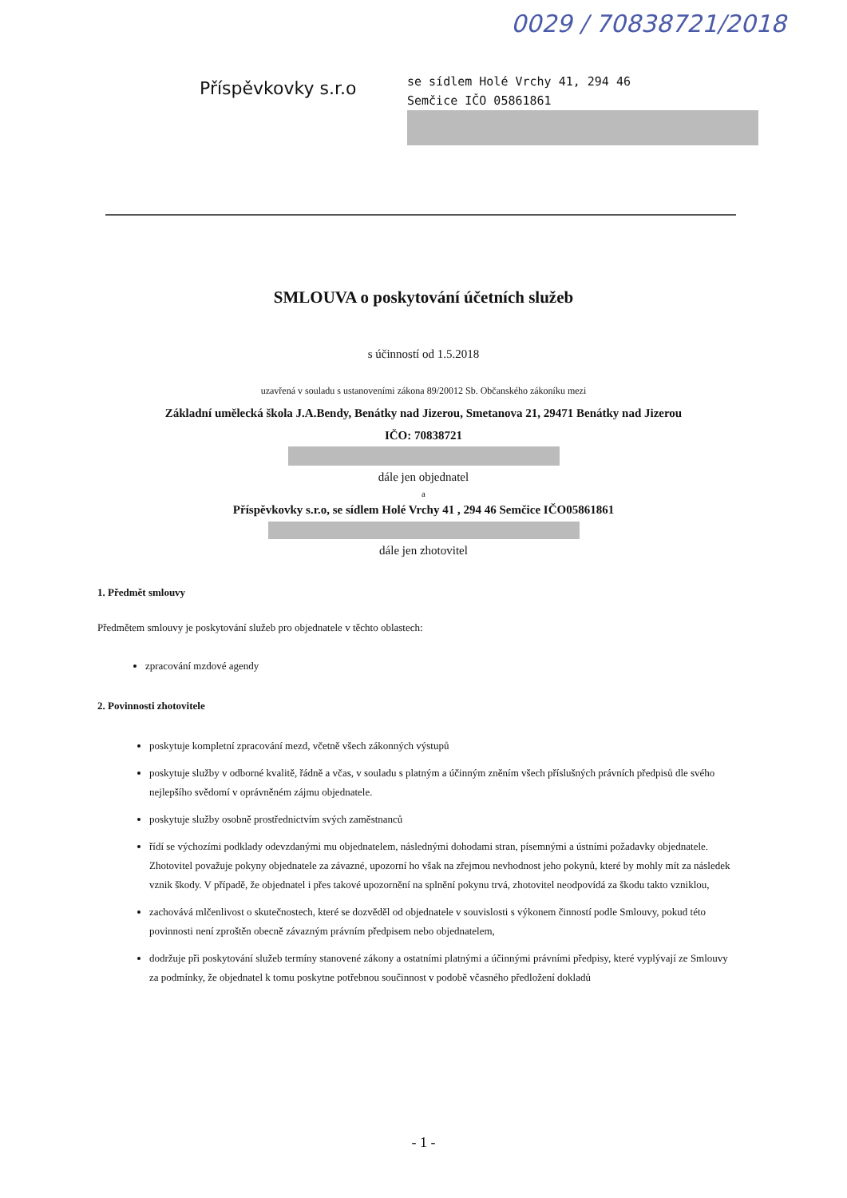0029 / 70838721/2018
Příspěvkovky s.r.o
se sídlem Holé Vrchy 41, 294 46
Semčice IČO 05861861
SMLOUVA o poskytování účetních služeb
s účinností od 1.5.2018
uzavřená v souladu s ustanoveními zákona 89/20012 Sb. Občanského zákoníku mezi
Základní umělecká škola J.A.Bendy, Benátky nad Jizerou, Smetanova 21, 29471 Benátky nad Jizerou
IČO: 70838721
dále jen objednatel
a
Příspěvkovky s.r.o, se sídlem Holé Vrchy 41 , 294 46 Semčice IČO05861861
dále jen zhotovitel
1. Předmět smlouvy
Předmětem smlouvy je poskytování služeb pro objednatele v těchto oblastech:
zpracování mzdové agendy
2. Povinnosti zhotovitele
poskytuje kompletní zpracování mezd, včetně všech zákonných výstupů
poskytuje služby v odborné kvalitě, řádně a včas, v souladu s platným a účinným zněním všech příslušných právních předpisů dle svého nejlepšího svědomí v oprávněném zájmu objednatele.
poskytuje služby osobně prostřednictvím svých zaměstnanců
řídí se výchozími podklady odevzdanými mu objednatelem, následnými dohodami stran, písemnými a ústními požadavky objednatele. Zhotovitel považuje pokyny objednatele za závazné, upozorní ho však na zřejmou nevhodnost jeho pokynů, které by mohly mít za následek vznik škody. V případě, že objednatel i přes takové upozornění na splnění pokynu trvá, zhotovitel neodpovídá za škodu takto vzniklou,
zachovává mlčenlivost o skutečnostech, které se dozvěděl od objednatele v souvislosti s výkonem činností podle Smlouvy, pokud této povinnosti není zproštěn obecně závazným právním předpisem nebo objednatelem,
dodržuje při poskytování služeb termíny stanovené zákony a ostatními platnými a účinnými právními předpisy, které vyplývají ze Smlouvy za podmínky, že objednatel k tomu poskytne potřebnou součinnost v podobě včasného předložení dokladů
- 1 -